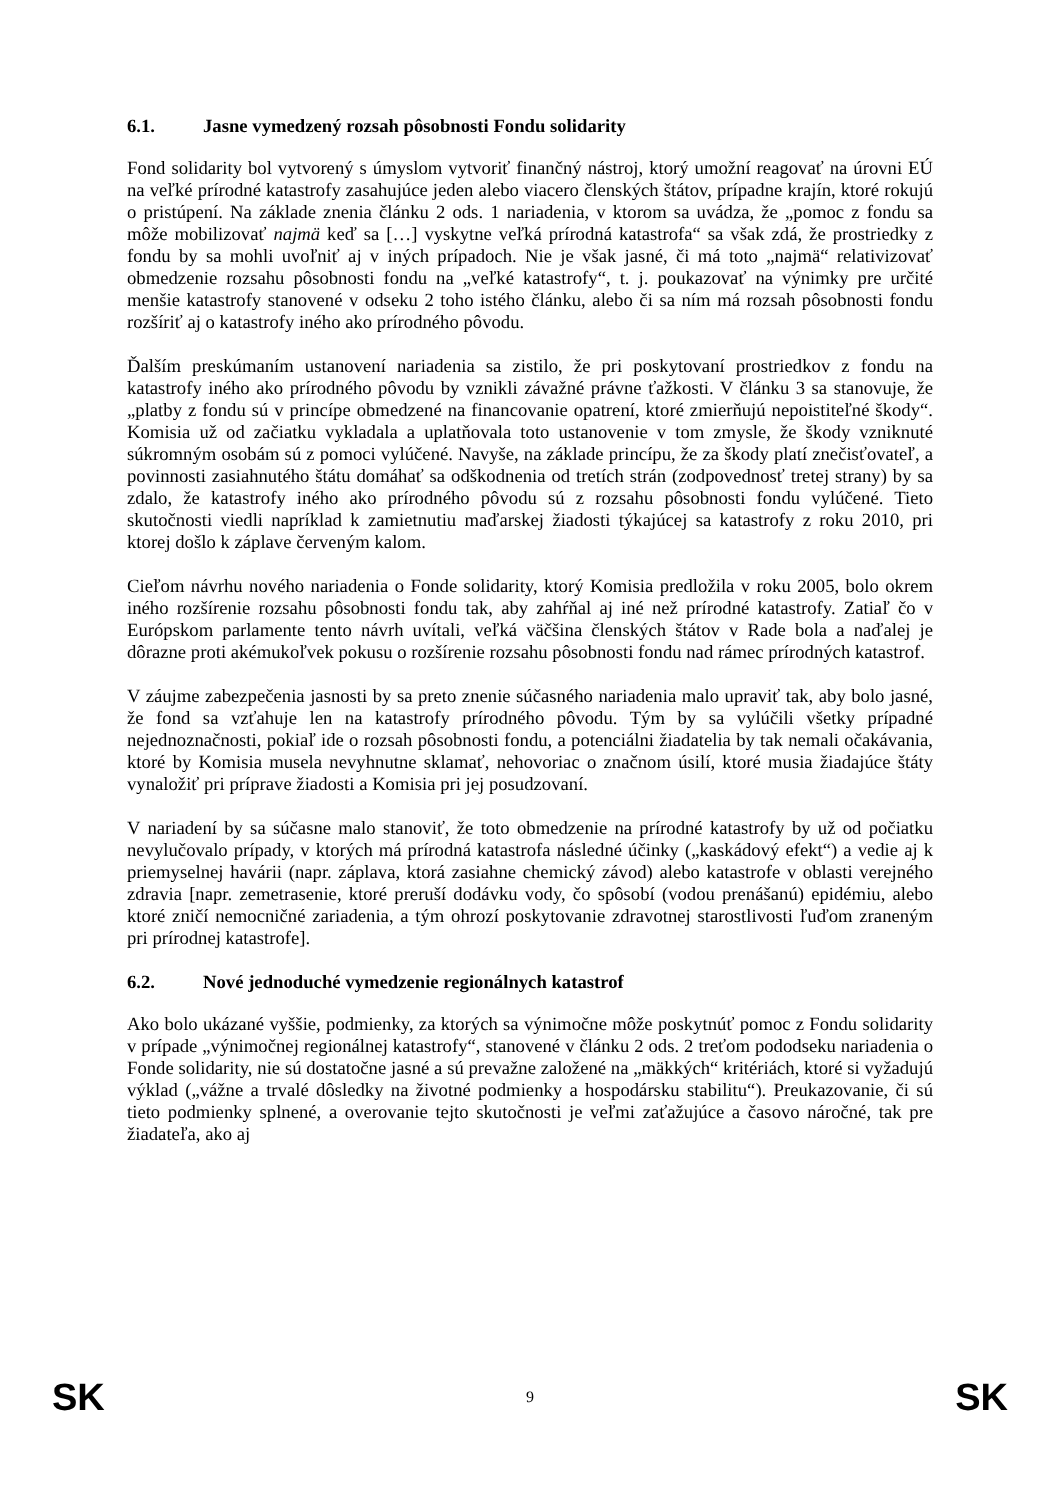6.1. Jasne vymedzený rozsah pôsobnosti Fondu solidarity
Fond solidarity bol vytvorený s úmyslom vytvoriť finančný nástroj, ktorý umožní reagovať na úrovni EÚ na veľké prírodné katastrofy zasahujúce jeden alebo viacero členských štátov, prípadne krajín, ktoré rokujú o pristúpení. Na základe znenia článku 2 ods. 1 nariadenia, v ktorom sa uvádza, že „pomoc z fondu sa môže mobilizovať najmä keď sa […] vyskytne veľká prírodná katastrofa“ sa však zdá, že prostriedky z fondu by sa mohli uvoľniť aj v iných prípadoch. Nie je však jasné, či má toto „najmä“ relativizovať obmedzenie rozsahu pôsobnosti fondu na „veľké katastrofy“, t. j. poukazovať na výnimky pre určité menšie katastrofy stanovené v odseku 2 toho istého článku, alebo či sa ním má rozsah pôsobnosti fondu rozšíriť aj o katastrofy iného ako prírodného pôvodu.
Ďalším preskúmaním ustanovení nariadenia sa zistilo, že pri poskytovaní prostriedkov z fondu na katastrofy iného ako prírodného pôvodu by vznikli závažné právne ťažkosti. V článku 3 sa stanovuje, že „platby z fondu sú v princípe obmedzené na financovanie opatrení, ktoré zmierňujú nepoistiteľné škody“. Komisia už od začiatku vykladala a uplatňovala toto ustanovenie v tom zmysle, že škody vzniknuté súkromným osobám sú z pomoci vylúčené. Navyše, na základe princípu, že za škody platí znečisťovateľ, a povinnosti zasiahnutého štátu domáhať sa odškodnenia od tretích strán (zodpovednosť tretej strany) by sa zdalo, že katastrofy iného ako prírodného pôvodu sú z rozsahu pôsobnosti fondu vylúčené. Tieto skutočnosti viedli napríklad k zamietnutiu maďarskej žiadosti týkajúcej sa katastrofy z roku 2010, pri ktorej došlo k záplave červeným kalom.
Cieľom návrhu nového nariadenia o Fonde solidarity, ktorý Komisia predložila v roku 2005, bolo okrem iného rozšírenie rozsahu pôsobnosti fondu tak, aby zahŕňal aj iné než prírodné katastrofy. Zatiaľ čo v Európskom parlamente tento návrh uvítali, veľká väčšina členských štátov v Rade bola a naďalej je dôrazne proti akémukoľvek pokusu o rozšírenie rozsahu pôsobnosti fondu nad rámec prírodných katastrof.
V záujme zabezpečenia jasnosti by sa preto znenie súčasného nariadenia malo upraviť tak, aby bolo jasné, že fond sa vzťahuje len na katastrofy prírodného pôvodu. Tým by sa vylúčili všetky prípadné nejednoznačnosti, pokiaľ ide o rozsah pôsobnosti fondu, a potenciálni žiadatelia by tak nemali očakávania, ktoré by Komisia musela nevyhnutne sklamať, nehovoriac o značnom úsilí, ktoré musia žiadajúce štáty vynaložiť pri príprave žiadosti a Komisia pri jej posudzovaní.
V nariadení by sa súčasne malo stanoviť, že toto obmedzenie na prírodné katastrofy by už od počiatku nevylučovalo prípady, v ktorých má prírodná katastrofa následné účinky („kaskádový efekt“) a vedie aj k priemyselnej havárii (napr. záplava, ktorá zasiahne chemický závod) alebo katastrofe v oblasti verejného zdravia [napr. zemetrasenie, ktoré preruší dodávku vody, čo spôsobí (vodou prenášanú) epidémiu, alebo ktoré zničí nemocničné zariadenia, a tým ohrozí poskytovanie zdravotnej starostlivosti ľuďom zraneným pri prírodnej katastrofe].
6.2. Nové jednoduché vymedzenie regionálnych katastrof
Ako bolo ukázané vyššie, podmienky, za ktorých sa výnimočne môže poskytnúť pomoc z Fondu solidarity v prípade „výnimočnej regionálnej katastrofy“, stanovené v článku 2 ods. 2 treťom pododseku nariadenia o Fonde solidarity, nie sú dostatočne jasné a sú prevažne založené na „mäkkých“ kritériách, ktoré si vyžadujú výklad („vážne a trvalé dôsledky na životné podmienky a hospodársku stabilitu“). Preukazovanie, či sú tieto podmienky splnené, a overovanie tejto skutočnosti je veľmi zaťažujúce a časovo náročné, tak pre žiadateľa, ako aj
SK 9 SK